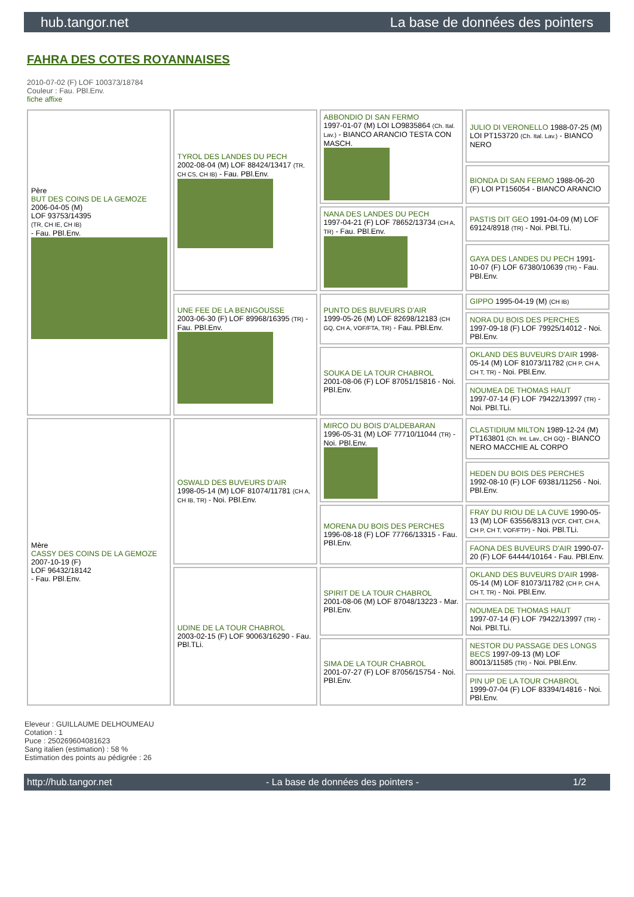hub.tangor.net La base de données des pointers
FAHRA DES COTES ROYANNAISES
2010-07-02 (F) LOF 100373/18784
Couleur : Fau. PBl.Env.
fiche affixe
| Père BUT DES COINS DE LA GEMOZE 2006-04-05 (M) LOF 93753/14395 (TR, CH IE, CH IB) - Fau. PBl.Env. | TYROL DES LANDES DU PECH 2002-08-04 (M) LOF 88424/13417 (TR, CH CS, CH IB) - Fau. PBl.Env. | ABBONDIO DI SAN FERMO 1997-01-07 (M) LOI LO9835864 (Ch. Ital. Lav.) - BIANCO ARANCIO TESTA CON MASCH. | JULIO DI VERONELLO 1988-07-25 (M) LOI PT153720 (Ch. Ital. Lav.) - BIANCO NERO |
| | | | BIONDA DI SAN FERMO 1988-06-20 (F) LOI PT156054 - BIANCO ARANCIO |
| | | NANA DES LANDES DU PECH 1997-04-21 (F) LOF 78652/13734 (CH A, TR) - Fau. PBl.Env. | PASTIS DIT GEO 1991-04-09 (M) LOF 69124/8918 (TR) - Noi. PBl.TLi. |
| | | | GAYA DES LANDES DU PECH 1991-10-07 (F) LOF 67380/10639 (TR) - Fau. PBl.Env. |
| | UNE FEE DE LA BENIGOUSSE 2003-06-30 (F) LOF 89968/16395 (TR) - Fau. PBl.Env. | PUNTO DES BUVEURS D'AIR 1999-05-26 (M) LOF 82698/12183 (CH GQ, CH A, VOF/FTA, TR) - Fau. PBl.Env. | GIPPO 1995-04-19 (M) (CH IB) |
| | | | NORA DU BOIS DES PERCHES 1997-09-18 (F) LOF 79925/14012 - Noi. PBl.Env. |
| | | SOUKA DE LA TOUR CHABROL 2001-08-06 (F) LOF 87051/15816 - Noi. PBl.Env. | OKLAND DES BUVEURS D'AIR 1998-05-14 (M) LOF 81073/11782 (CH P, CH A, CH T, TR) - Noi. PBl.Env. |
| | | | NOUMEA DE THOMAS HAUT 1997-07-14 (F) LOF 79422/13997 (TR) - Noi. PBl.TLi. |
| Mère CASSY DES COINS DE LA GEMOZE 2007-10-19 (F) LOF 96432/18142 - Fau. PBl.Env. | OSWALD DES BUVEURS D'AIR 1998-05-14 (M) LOF 81074/11781 (CH A, CH IB, TR) - Noi. PBl.Env. | MIRCO DU BOIS D'ALDEBARAN 1996-05-31 (M) LOF 77710/11044 (TR) - Noi. PBl.Env. | CLASTIDIUM MILTON 1989-12-24 (M) PT163801 (Ch. Int. Lav., CH GQ) - BIANCO NERO MACCHIE AL CORPO |
| | | | HEDEN DU BOIS DES PERCHES 1992-08-10 (F) LOF 69381/11256 - Noi. PBl.Env. |
| | | MORENA DU BOIS DES PERCHES 1996-08-18 (F) LOF 77766/13315 - Fau. PBl.Env. | FRAY DU RIOU DE LA CUVE 1990-05-13 (M) LOF 63556/8313 (VCF, CHIT, CH A, CH P, CH T, VOF/FTP) - Noi. PBl.TLi. |
| | | | FAONA DES BUVEURS D'AIR 1990-07-20 (F) LOF 64444/10164 - Fau. PBl.Env. |
| | UDINE DE LA TOUR CHABROL 2003-02-15 (F) LOF 90063/16290 - Fau. PBl.TLi. | SPIRIT DE LA TOUR CHABROL 2001-08-06 (M) LOF 87048/13223 - Mar. PBl.Env. | OKLAND DES BUVEURS D'AIR 1998-05-14 (M) LOF 81073/11782 (CH P, CH A, CH T, TR) - Noi. PBl.Env. |
| | | | NOUMEA DE THOMAS HAUT 1997-07-14 (F) LOF 79422/13997 (TR) - Noi. PBl.TLi. |
| | | SIMA DE LA TOUR CHABROL 2001-07-27 (F) LOF 87056/15754 - Noi. PBl.Env. | NESTOR DU PASSAGE DES LONGS BECS 1997-09-13 (M) LOF 80013/11585 (TR) - Noi. PBl.Env. |
| | | | PIN UP DE LA TOUR CHABROL 1999-07-04 (F) LOF 83394/14816 - Noi. PBl.Env. |
Eleveur : GUILLAUME DELHOUMEAU
Cotation : 1
Puce : 250269604081623
Sang italien (estimation) : 58 %
Estimation des points au pédigrée : 26
http://hub.tangor.net - La base de données des pointers - 1/2